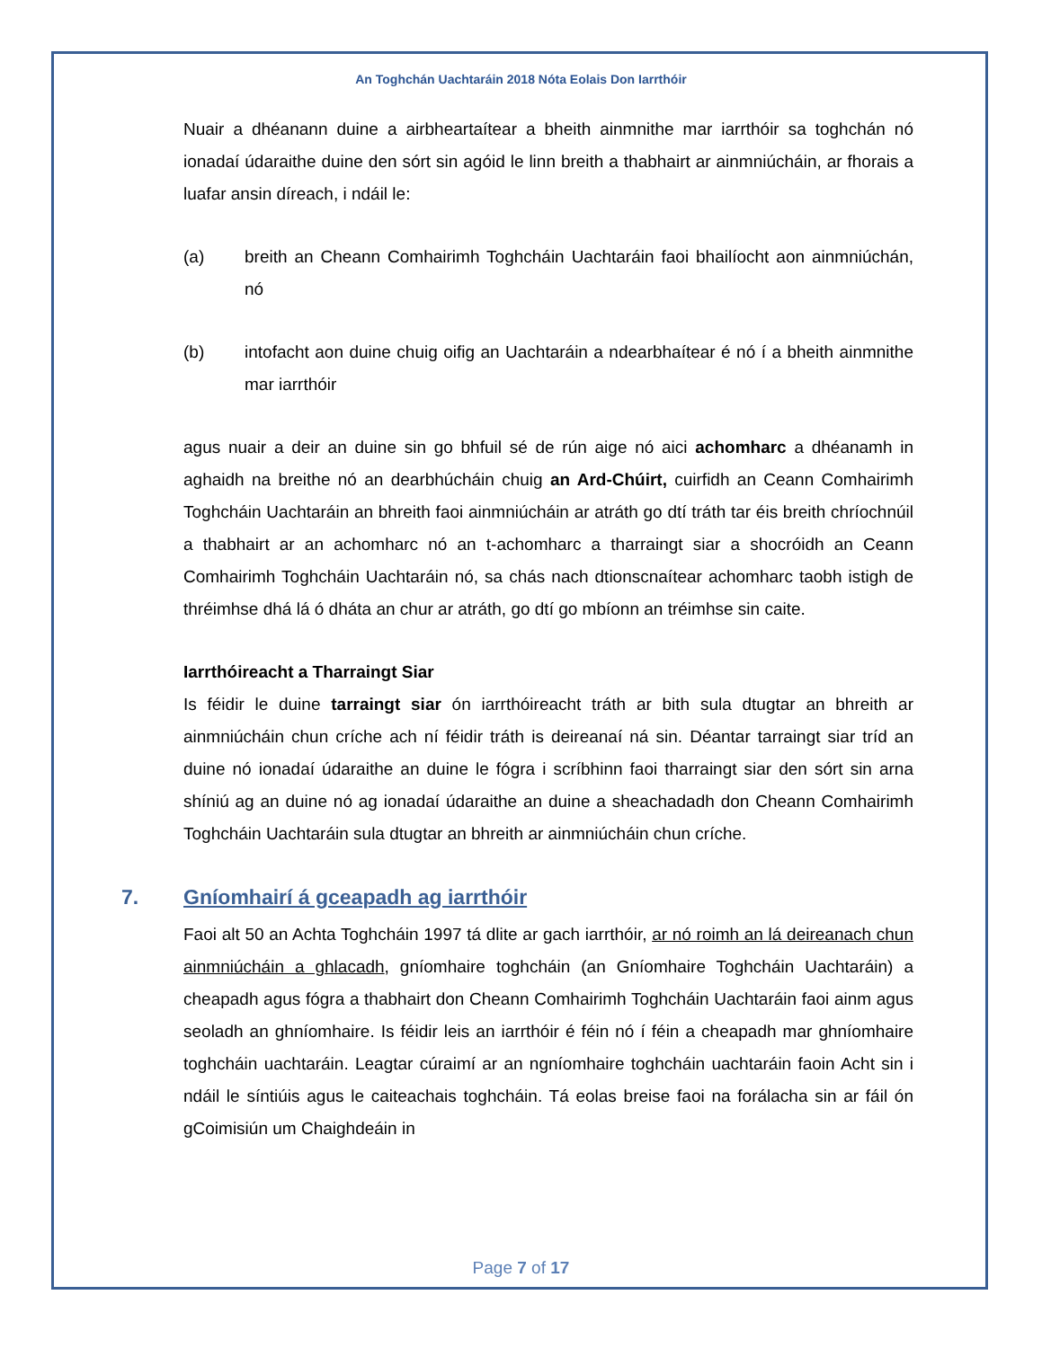An Toghchán Uachtaráin 2018 Nóta Eolais Don Iarrthóir
Nuair a dhéanann duine a airbheartaítear a bheith ainmnithe mar iarrthóir sa toghchán nó ionadaí údaraithe duine den sórt sin agóid le linn breith a thabhairt ar ainmniúcháin, ar fhorais a luafar ansin díreach, i ndáil le:
(a) breith an Cheann Comhairimh Toghcháin Uachtaráin faoi bhailíocht aon ainmniúchán, nó
(b) intofacht aon duine chuig oifig an Uachtaráin a ndearbhaítear é nó í a bheith ainmnithe mar iarrthóir
agus nuair a deir an duine sin go bhfuil sé de rún aige nó aici achomharc a dhéanamh in aghaidh na breithe nó an dearbhúcháin chuig an Ard-Chúirt, cuirfidh an Ceann Comhairimh Toghcháin Uachtaráin an bhreith faoi ainmniúcháin ar atráth go dtí tráth tar éis breith chríochnúil a thabhairt ar an achomharc nó an t-achomharc a tharraingt siar a shocróidh an Ceann Comhairimh Toghcháin Uachtaráin nó, sa chás nach dtionscnaítear achomharc taobh istigh de thréimhse dhá lá ó dháta an chur ar atráth, go dtí go mbíonn an tréimhse sin caite.
Iarrthóireacht a Tharraingt Siar
Is féidir le duine tarraingt siar ón iarrthóireacht tráth ar bith sula dtugtar an bhreith ar ainmniúcháin chun críche ach ní féidir tráth is deireanaí ná sin. Déantar tarraingt siar tríd an duine nó ionadaí údaraithe an duine le fógra i scríbhinn faoi tharraingt siar den sórt sin arna shíniú ag an duine nó ag ionadaí údaraithe an duine a sheachadadh don Cheann Comhairimh Toghcháin Uachtaráin sula dtugtar an bhreith ar ainmniúcháin chun críche.
7. Gníomhairí á gceapadh ag iarrthóir
Faoi alt 50 an Achta Toghcháin 1997 tá dlite ar gach iarrthóir, ar nó roimh an lá deireanach chun ainmniúcháin a ghlacadh, gníomhaire toghcháin (an Gníomhaire Toghcháin Uachtaráin) a cheapadh agus fógra a thabhairt don Cheann Comhairimh Toghcháin Uachtaráin faoi ainm agus seoladh an ghníomhaire. Is féidir leis an iarrthóir é féin nó í féin a cheapadh mar ghníomhaire toghcháin uachtaráin. Leagtar cúraimí ar an ngníomhaire toghcháin uachtaráin faoin Acht sin i ndáil le síntiúis agus le caiteachais toghcháin. Tá eolas breise faoi na forálacha sin ar fáil ón gCoimisiún um Chaighdeáin in
Page 7 of 17